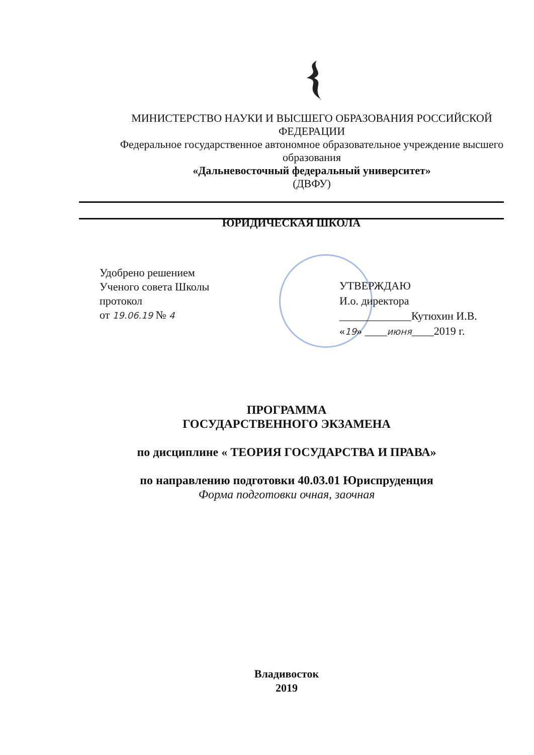МИНИСТЕРСТВО НАУКИ И ВЫСШЕГО ОБРАЗОВАНИЯ РОССИЙСКОЙ ФЕДЕРАЦИИ
Федеральное государственное автономное образовательное учреждение высшего образования
«Дальневосточный федеральный университет»
(ДВФУ)
ЮРИДИЧЕСКАЯ ШКОЛА
Удобрено решением
Ученого совета Школы
протокол
от 19.06.19 № 4
УТВЕРЖДАЮ
И.о. директора
_____________Кутюхин И.В.
«19» ____июня____2019 г.
ПРОГРАММА
ГОСУДАРСТВЕННОГО ЭКЗАМЕНА
по дисциплине « ТЕОРИЯ ГОСУДАРСТВА И ПРАВА»
по направлению подготовки 40.03.01 Юриспруденция
Форма подготовки очная, заочная
Владивосток
2019